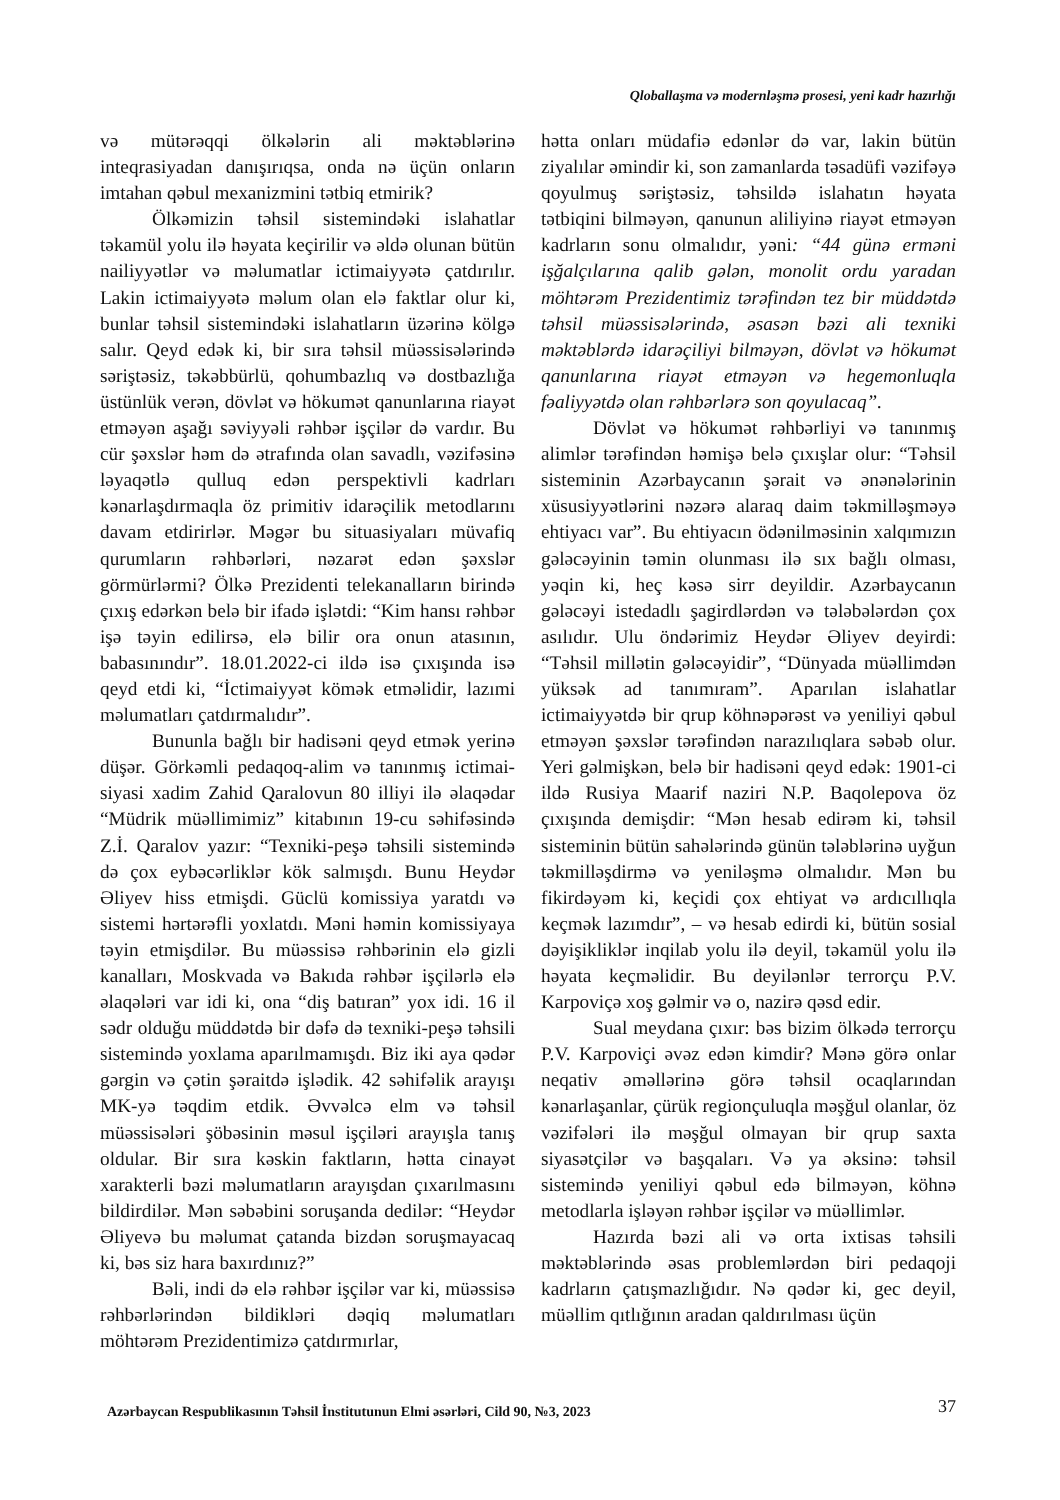Qloballaşma və modernləşmə prosesi, yeni kadr hazırlığı
və mütərəqqi ölkələrin ali məktəblərinə inteqrasiyadan danışırıqsa, onda nə üçün onların imtahan qəbul mexanizmini tətbiq etmirik?
Ölkəmizin təhsil sistemindəki islahatlar təkamül yolu ilə həyata keçirilir və əldə olunan bütün nailiyyətlər və məlumatlar ictimaiyyətə çatdırılır. Lakin ictimaiyyətə məlum olan elə faktlar olur ki, bunlar təhsil sistemindəki islahatların üzərinə kölgə salır. Qeyd edək ki, bir sıra təhsil müəssisələrində səriştəsiz, təkəbbürlü, qohumbazlıq və dostbazlığa üstünlük verən, dövlət və hökumət qanunlarına riayət etməyən aşağı səviyyəli rəhbər işçilər də vardır. Bu cür şəxslər həm də ətrafında olan savadlı, vəzifəsinə ləyaqətlə qulluq edən perspektivli kadrları kənarlaşdırmaqla öz primitiv idarəçilik metodlarını davam etdirirlər. Məgər bu situasiyaları müvafiq qurumların rəhbərləri, nəzarət edən şəxslər görmürlərmi? Ölkə Prezidenti telekanalların birində çıxış edərkən belə bir ifadə işlətdi: “Kim hansı rəhbər işə təyin edilirsə, elə bilir ora onun atasının, babasınındır”. 18.01.2022-ci ildə isə çıxışında isə qeyd etdi ki, “İctimaiyyət kömək etməlidir, lazımi məlumatları çatdırmalıdır”.
Bununla bağlı bir hadisəni qeyd etmək yerinə düşər. Görkəmli pedaqoq-alim və tanınmış ictimai-siyasi xadim Zahid Qaralovun 80 illiyi ilə əlaqədar “Müdrik müəllimimiz” kitabının 19-cu səhifəsində Z.İ. Qaralov yazır: “Texniki-peşə təhsili sistemində də çox eybəcərliklər kök salmışdı. Bunu Heydər Əliyev hiss etmişdi. Güclü komissiya yaratdı və sistemi hərtərəfli yoxlatdı. Məni həmin komissiyaya təyin etmişdilər. Bu müəssisə rəhbərinin elə gizli kanalları, Moskvada və Bakıda rəhbər işçilərlə elə əlaqələri var idi ki, ona “diş batıran” yox idi. 16 il sədr olduğu müddətdə bir dəfə də texniki-peşə təhsili sistemində yoxlama aparılmamışdı. Biz iki aya qədər gərgin və çətin şəraitdə işlədik. 42 səhifəlik arayışı MK-yə təqdim etdik. Əvvəlcə elm və təhsil müəssisələri şöbəsinin məsul işçiləri arayışla tanış oldular. Bir sıra kəskin faktların, hətta cinayət xarakterli bəzi məlumatların arayışdan çıxarılmasını bildirdilər. Mən səbəbini soruşanda dedilər: “Heydər Əliyevə bu məlumat çatanda bizdən soruşmayacaq ki, bəs siz hara baxırdınız?”
Bəli, indi də elə rəhbər işçilər var ki, müəssisə rəhbərlərindən bildikləri dəqiq məlumatları möhtərəm Prezidentimizə çatdırmırlar,
hətta onları müdafiə edənlər də var, lakin bütün ziyalılar əmindir ki, son zamanlarda təsadüfi vəzifəyə qoyulmuş səriştəsiz, təhsildə islahatın həyata tətbiqini bilməyən, qanunun aliliyinə riayət etməyən kadrların sonu olmalıdır, yəni: “44 günə erməni işğalçılarına qalib gələn, monolit ordu yaradan möhtərəm Prezidentimiz tərəfindən tez bir müddətdə təhsil müəssisələrində, əsasən bəzi ali texniki məktəblərdə idarəçiliyi bilməyən, dövlət və hökumət qanunlarına riayət etməyən və hegemonluqla fəaliyyətdə olan rəhbərlərə son qoyulacaq”.
Dövlət və hökumət rəhbərliyi və tanınmış alimlər tərəfindən həmişə belə çıxışlar olur: “Təhsil sisteminin Azərbaycanın şərait və ənənələrinin xüsusiyyətlərini nəzərə alaraq daim təkmilləşməyə ehtiyacı var”. Bu ehtiyacın ödənilməsinin xalqımızın gələcəyinin təmin olunması ilə sıx bağlı olması, yəqin ki, heç kəsə sirr deyildir. Azərbaycanın gələcəyi istedadlı şagirdlərdən və tələbələrdən çox asılıdır. Ulu öndərimiz Heydər Əliyev deyirdi: “Təhsil millətin gələcəyidir”, “Dünyada müəllimdən yüksək ad tanımıram”. Aparılan islahatlar ictimaiyyətdə bir qrup köhnəpərəst və yeniliyi qəbul etməyən şəxslər tərəfindən narazılıqlara səbəb olur. Yeri gəlmişkən, belə bir hadisəni qeyd edək: 1901-ci ildə Rusiya Maarif naziri N.P. Baqolepova öz çıxışında demişdir: “Mən hesab edirəm ki, təhsil sisteminin bütün sahələrində günün tələblərinə uyğun təkmilləşdirmə və yeniləşmə olmalıdır. Mən bu fikirdəyəm ki, keçidi çox ehtiyat və ardıcıllıqla keçmək lazımdır”, – və hesab edirdi ki, bütün sosial dəyişikliklər inqilab yolu ilə deyil, təkamül yolu ilə həyata keçməlidir. Bu deyilənlər terrorçu P.V. Karpoviçə xoş gəlmir və o, nazirə qəsd edir.
Sual meydana çıxır: bəs bizim ölkədə terrorçu P.V. Karpoviçi əvəz edən kimdir? Mənə görə onlar neqativ əməllərinə görə təhsil ocaqlarından kənarlaşanlar, çürük regionçuluqla məşğul olanlar, öz vəzifələri ilə məşğul olmayan bir qrup saxta siyasətçilər və başqaları. Və ya əksinə: təhsil sistemində yeniliyi qəbul edə bilməyən, köhnə metodlarla işləyən rəhbər işçilər və müəllimlər.
Hazırda bəzi ali və orta ixtisas təhsili məktəblərində əsas problemlərdən biri pedaqoji kadrların çatışmazlığıdır. Nə qədər ki, gec deyil, müəllim qıtlığının aradan qaldırılması üçün
Azərbaycan Respublikasının Təhsil İnstitutunun Elmi əsərləri, Cild 90, №3, 2023
37